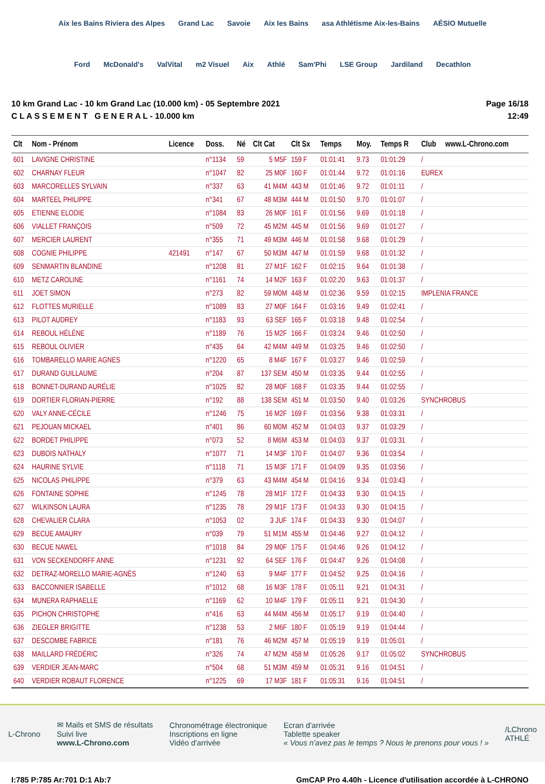Aix les Bains Riviera des Alpes Grand Lac Savoie Aix les Bains asa Athlétisme Aix-les-Bains AÉSIO Mutuelle Ford McDonald's ValVital m2 Visuel Aix Athlé Sam'Phi LSE Group Jardiland Decathlon
10 km Grand Lac - 10 km Grand Lac (10.000 km) - 05 Septembre 2021
C L A S S E M E N T G E N E R A L - 10.000 km
Page 16/18
12:49
| Clt | Nom - Prénom | Licence | Doss. | Né | Clt Cat | Clt Sx | Temps | Moy. | Temps R | Club | www.L-Chrono.com |
| --- | --- | --- | --- | --- | --- | --- | --- | --- | --- | --- | --- |
| 601 | LAVIGNE CHRISTINE | | n°1134 | 59 | 5 M5F | 159 F | 01:01:41 | 9.73 | 01:01:29 | / | |
| 602 | CHARNAY FLEUR | | n°1047 | 82 | 25 M0F | 160 F | 01:01:44 | 9.72 | 01:01:16 | EUREX | |
| 603 | MARCORELLES SYLVAIN | | n°337 | 63 | 41 M4M | 443 M | 01:01:46 | 9.72 | 01:01:11 | / | |
| 604 | MARTEEL PHILIPPE | | n°341 | 67 | 48 M3M | 444 M | 01:01:50 | 9.70 | 01:01:07 | / | |
| 605 | ETIENNE ELODIE | | n°1084 | 83 | 26 M0F | 161 F | 01:01:56 | 9.69 | 01:01:18 | / | |
| 606 | VIALLET FRANÇOIS | | n°509 | 72 | 45 M2M | 445 M | 01:01:56 | 9.69 | 01:01:27 | / | |
| 607 | MERCIER LAURENT | | n°355 | 71 | 49 M3M | 446 M | 01:01:58 | 9.68 | 01:01:29 | / | |
| 608 | COGNIE PHILIPPE | 421491 | n°147 | 67 | 50 M3M | 447 M | 01:01:59 | 9.68 | 01:01:32 | / | |
| 609 | SENMARTIN BLANDINE | | n°1208 | 81 | 27 M1F | 162 F | 01:02:15 | 9.64 | 01:01:38 | / | |
| 610 | METZ CAROLINE | | n°1161 | 74 | 14 M2F | 163 F | 01:02:20 | 9.63 | 01:01:37 | / | |
| 611 | JOET SIMON | | n°273 | 82 | 59 M0M | 448 M | 01:02:36 | 9.59 | 01:02:15 | IMPLENIA FRANCE | |
| 612 | FLOTTES MURIELLE | | n°1089 | 83 | 27 M0F | 164 F | 01:03:16 | 9.49 | 01:02:41 | / | |
| 613 | PILOT AUDREY | | n°1183 | 93 | 63 SEF | 165 F | 01:03:18 | 9.48 | 01:02:54 | / | |
| 614 | REBOUL HÉLÈNE | | n°1189 | 76 | 15 M2F | 166 F | 01:03:24 | 9.46 | 01:02:50 | / | |
| 615 | REBOUL OLIVIER | | n°435 | 64 | 42 M4M | 449 M | 01:03:25 | 9.46 | 01:02:50 | / | |
| 616 | TOMBARELLO MARIE AGNES | | n°1220 | 65 | 8 M4F | 167 F | 01:03:27 | 9.46 | 01:02:59 | / | |
| 617 | DURAND GUILLAUME | | n°204 | 87 | 137 SEM | 450 M | 01:03:35 | 9.44 | 01:02:55 | / | |
| 618 | BONNET-DURAND AURÉLIE | | n°1025 | 82 | 28 M0F | 168 F | 01:03:35 | 9.44 | 01:02:55 | / | |
| 619 | DORTIER FLORIAN-PIERRE | | n°192 | 88 | 138 SEM | 451 M | 01:03:50 | 9.40 | 01:03:26 | SYNCHROBUS | |
| 620 | VALY ANNE-CÉCILE | | n°1246 | 75 | 16 M2F | 169 F | 01:03:56 | 9.38 | 01:03:31 | / | |
| 621 | PEJOUAN MICKAEL | | n°401 | 86 | 60 M0M | 452 M | 01:04:03 | 9.37 | 01:03:29 | / | |
| 622 | BORDET PHILIPPE | | n°073 | 52 | 8 M6M | 453 M | 01:04:03 | 9.37 | 01:03:31 | / | |
| 623 | DUBOIS NATHALY | | n°1077 | 71 | 14 M3F | 170 F | 01:04:07 | 9.36 | 01:03:54 | / | |
| 624 | HAURINE SYLVIE | | n°1118 | 71 | 15 M3F | 171 F | 01:04:09 | 9.35 | 01:03:56 | / | |
| 625 | NICOLAS PHILIPPE | | n°379 | 63 | 43 M4M | 454 M | 01:04:16 | 9.34 | 01:03:43 | / | |
| 626 | FONTAINE SOPHIE | | n°1245 | 78 | 28 M1F | 172 F | 01:04:33 | 9.30 | 01:04:15 | / | |
| 627 | WILKINSON LAURA | | n°1235 | 78 | 29 M1F | 173 F | 01:04:33 | 9.30 | 01:04:15 | / | |
| 628 | CHEVALIER CLARA | | n°1053 | 02 | 3 JUF | 174 F | 01:04:33 | 9.30 | 01:04:07 | / | |
| 629 | BECUE AMAURY | | n°039 | 79 | 51 M1M | 455 M | 01:04:46 | 9.27 | 01:04:12 | / | |
| 630 | BECUE NAWEL | | n°1018 | 84 | 29 M0F | 175 F | 01:04:46 | 9.26 | 01:04:12 | / | |
| 631 | VON SECKENDORFF ANNE | | n°1231 | 92 | 64 SEF | 176 F | 01:04:47 | 9.26 | 01:04:08 | / | |
| 632 | DETRAZ-MORELLO MARIE-AGNÈS | | n°1240 | 63 | 9 M4F | 177 F | 01:04:52 | 9.25 | 01:04:16 | / | |
| 633 | BACCONNIER ISABELLE | | n°1012 | 68 | 16 M3F | 178 F | 01:05:11 | 9.21 | 01:04:31 | / | |
| 634 | MUNERA RAPHAELLE | | n°1169 | 62 | 10 M4F | 179 F | 01:05:11 | 9.21 | 01:04:30 | / | |
| 635 | PICHON CHRISTOPHE | | n°416 | 63 | 44 M4M | 456 M | 01:05:17 | 9.19 | 01:04:40 | / | |
| 636 | ZIEGLER BRIGITTE | | n°1238 | 53 | 2 M6F | 180 F | 01:05:19 | 9.19 | 01:04:44 | / | |
| 637 | DESCOMBE FABRICE | | n°181 | 76 | 46 M2M | 457 M | 01:05:19 | 9.19 | 01:05:01 | / | |
| 638 | MAILLARD FRÉDÉRIC | | n°326 | 74 | 47 M2M | 458 M | 01:05:26 | 9.17 | 01:05:02 | SYNCHROBUS | |
| 639 | VERDIER JEAN-MARC | | n°504 | 68 | 51 M3M | 459 M | 01:05:31 | 9.16 | 01:04:51 | / | |
| 640 | VERDIER ROBAUT FLORENCE | | n°1225 | 69 | 17 M3F | 181 F | 01:05:31 | 9.16 | 01:04:51 | / | |
L-Chrono
✉ Mails et SMS de résultats
Suivi live
www.L-Chrono.com
Chronométrage électronique
Inscriptions en ligne
Vidéo d'arrivée
Ecran d'arrivée
Tablette speaker
« Vous n'avez pas le temps ? Nous le prenons pour vous ! »
/LChrono
ATHLÉ
I:785 P:785 Ar:701 D:1 Ab:7 GmCAP Pro 4.40h - Licence d'utilisation accordée à L-CHRONO